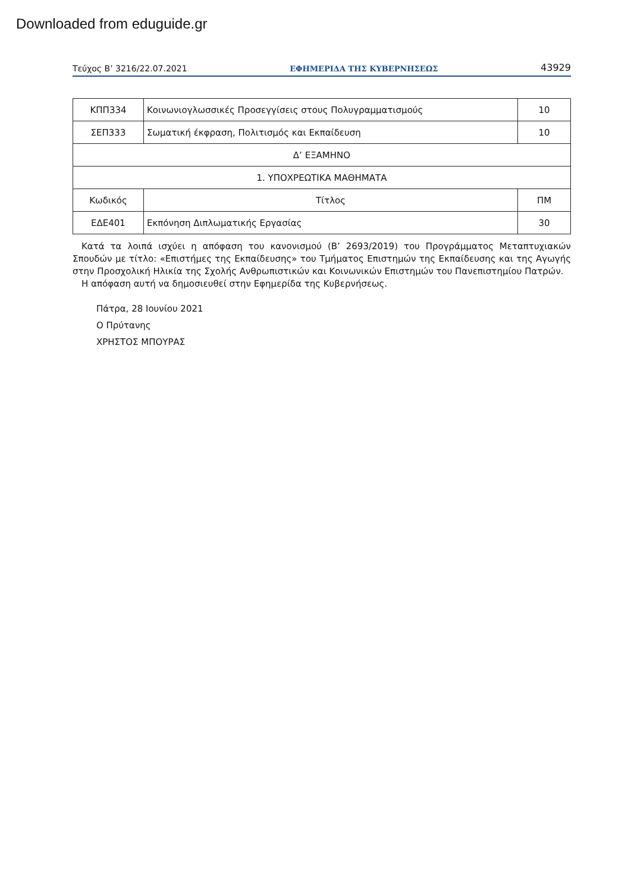Downloaded from eduguide.gr
Τεύχος Β’ 3216/22.07.2021 ΕΦΗΜΕΡΙΔΑ ΤΗΣ ΚΥΒΕΡΝΗΣΕΩΣ 43929
| ΚΠΠ334 | Κοινωνιογλωσσικές Προσεγγίσεις στους Πολυγραμματισμούς | 10 |
| ΣΕΠ333 | Σωματική έκφραση, Πολιτισμός και Εκπαίδευση | 10 |
| Δ’ ΕΞΑΜΗΝΟ | | |
| 1. ΥΠΟΧΡΕΩΤΙΚΑ ΜΑΘΗΜΑΤΑ | | |
| Κωδικός | Τίτλος | ΠΜ |
| ΕΔΕ401 | Εκπόνηση Διπλωματικής Εργασίας | 30 |
Κατά τα λοιπά ισχύει η απόφαση του κανονισμού (Β’ 2693/2019) του Προγράμματος Μεταπτυχιακών Σπουδών με τίτλο: «Επιστήμες της Εκπαίδευσης» του Τμήματος Επιστημών της Εκπαίδευσης και της Αγωγής στην Προσχολική Ηλικία της Σχολής Ανθρωπιστικών και Κοινωνικών Επιστημών του Πανεπιστημίου Πατρών.
Η απόφαση αυτή να δημοσιευθεί στην Εφημερίδα της Κυβερνήσεως.
Πάτρα, 28 Ιουνίου 2021
Ο Πρύτανης
ΧΡΗΣΤΟΣ ΜΠΟΥΡΑΣ